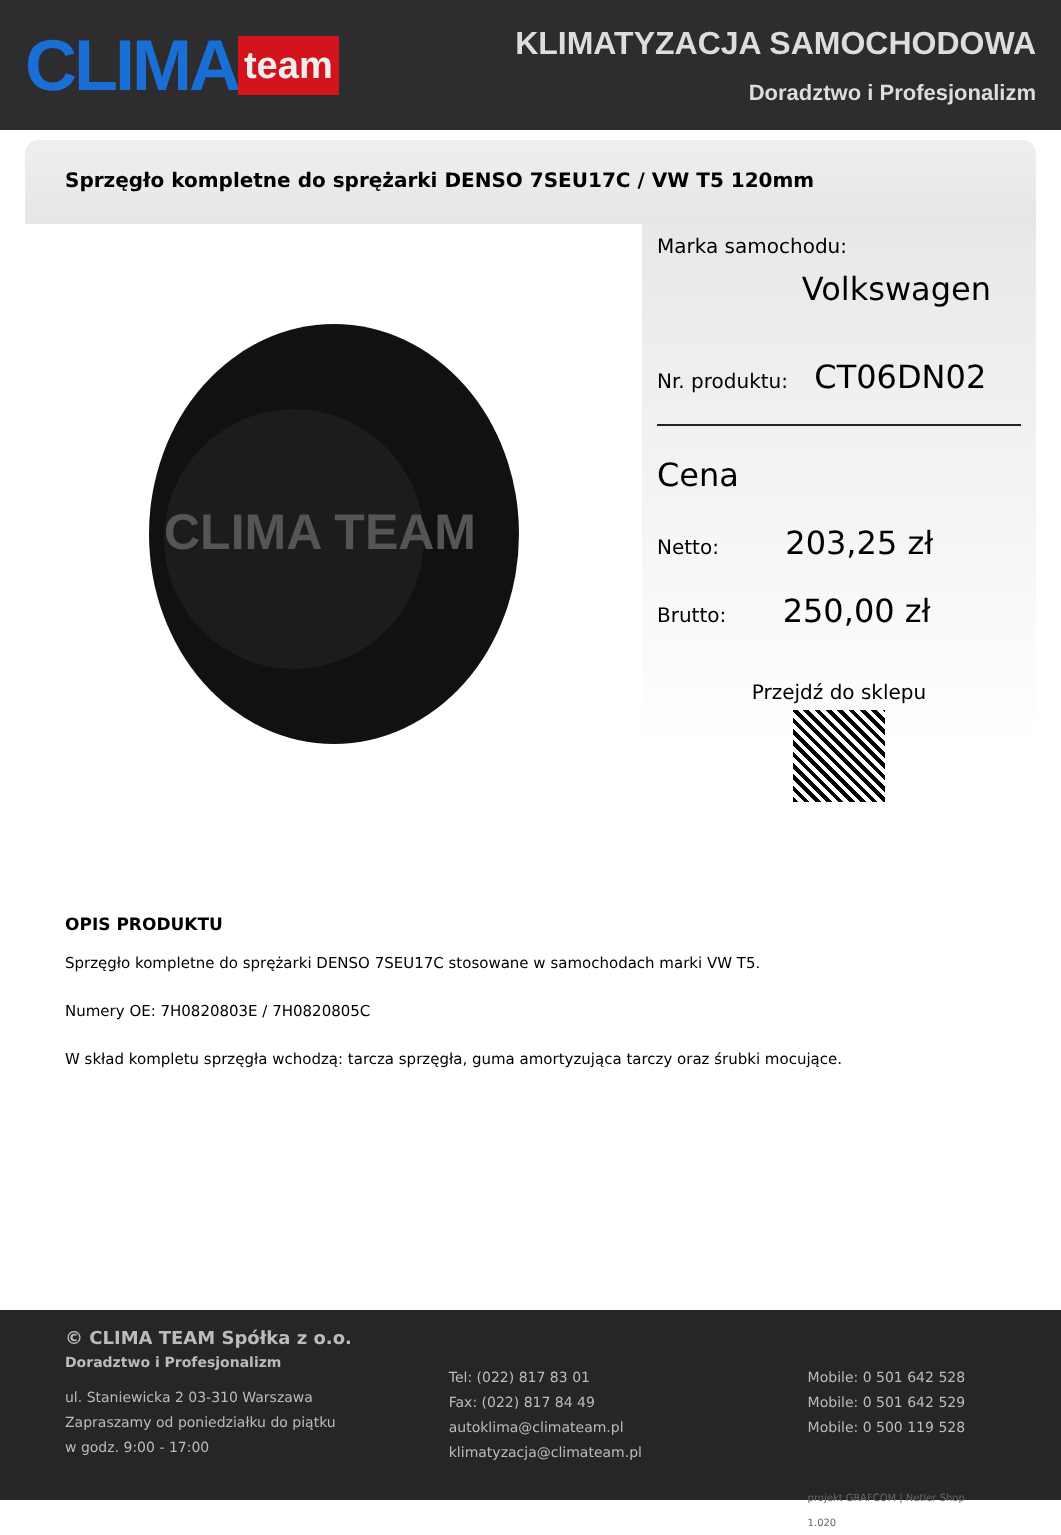CLIMA team
KLIMATYZACJA SAMOCHODOWA
Doradztwo i Profesjonalizm
Sprzęgło kompletne do sprężarki DENSO 7SEU17C / VW T5 120mm
CLIMA TEAM
Marka samochodu:
Volkswagen
Nr. produktu: CT06DN02
Cena
Netto: 203,25 zł
Brutto: 250,00 zł
Przejdź do sklepu
OPIS PRODUKTU
Sprzęgło kompletne do sprężarki DENSO 7SEU17C stosowane w samochodach marki VW T5.
Numery OE: 7H0820803E / 7H0820805C
W skład kompletu sprzęgła wchodzą: tarcza sprzęgła, guma amortyzująca tarczy oraz śrubki mocujące.
© CLIMA TEAM Spółka z o.o.
Doradztwo i Profesjonalizm
ul. Staniewicka 2 03-310 Warszawa
Zapraszamy od poniedziałku do piątku
w godz. 9:00 - 17:00
Tel: (022) 817 83 01
Fax: (022) 817 84 49
autoklima@climateam.pl
klimatyzacja@climateam.pl
Mobile: 0 501 642 528
Mobile: 0 501 642 529
Mobile: 0 500 119 528
projekt GRAFCOM | Netler Shop 1.020